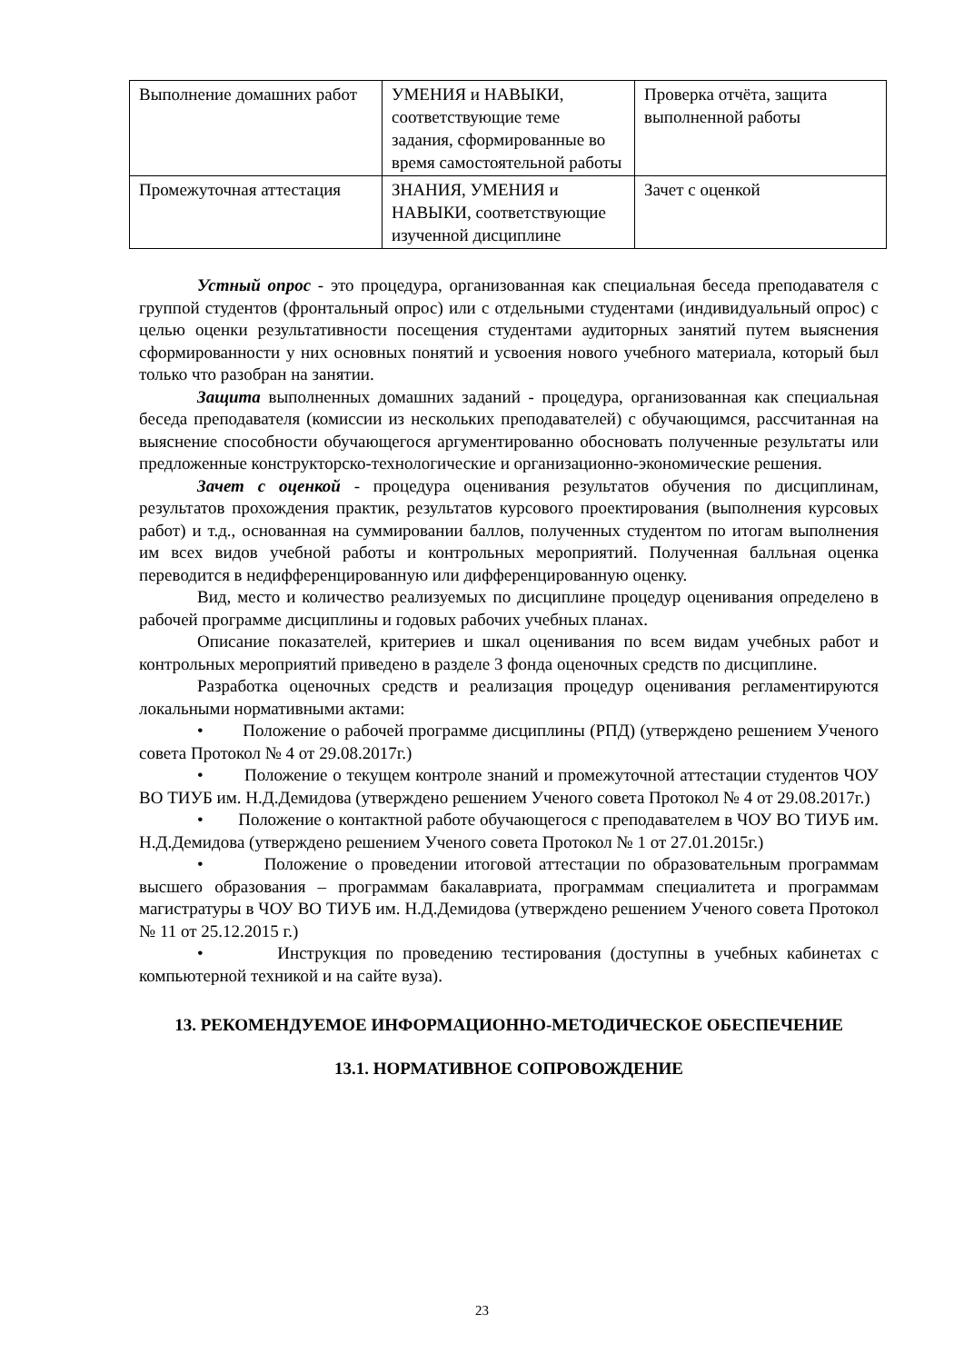| Выполнение домашних работ | УМЕНИЯ и НАВЫКИ, соответствующие теме задания, сформированные во время самостоятельной работы | Проверка отчёта, защита выполненной работы |
| Промежуточная аттестация | ЗНАНИЯ, УМЕНИЯ и НАВЫКИ, соответствующие изученной дисциплине | Зачет с оценкой |
Устный опрос - это процедура, организованная как специальная беседа преподавателя с группой студентов (фронтальный опрос) или с отдельными студентами (индивидуальный опрос) с целью оценки результативности посещения студентами аудиторных занятий путем выяснения сформированности у них основных понятий и усвоения нового учебного материала, который был только что разобран на занятии.
Защита выполненных домашних заданий - процедура, организованная как специальная беседа преподавателя (комиссии из нескольких преподавателей) с обучающимся, рассчитанная на выяснение способности обучающегося аргументированно обосновать полученные результаты или предложенные конструкторско-технологические и организационно-экономические решения.
Зачет с оценкой - процедура оценивания результатов обучения по дисциплинам, результатов прохождения практик, результатов курсового проектирования (выполнения курсовых работ) и т.д., основанная на суммировании баллов, полученных студентом по итогам выполнения им всех видов учебной работы и контрольных мероприятий. Полученная балльная оценка переводится в недифференцированную или дифференцированную оценку.
Вид, место и количество реализуемых по дисциплине процедур оценивания определено в рабочей программе дисциплины и годовых рабочих учебных планах.
Описание показателей, критериев и шкал оценивания по всем видам учебных работ и контрольных мероприятий приведено в разделе 3 фонда оценочных средств по дисциплине.
Разработка оценочных средств и реализация процедур оценивания регламентируются локальными нормативными актами:
• Положение о рабочей программе дисциплины (РПД) (утверждено решением Ученого совета Протокол № 4 от 29.08.2017г.)
• Положение о текущем контроле знаний и промежуточной аттестации студентов ЧОУ ВО ТИУБ им. Н.Д.Демидова (утверждено решением Ученого совета Протокол № 4 от 29.08.2017г.)
• Положение о контактной работе обучающегося с преподавателем в ЧОУ ВО ТИУБ им. Н.Д.Демидова (утверждено решением Ученого совета Протокол № 1 от 27.01.2015г.)
• Положение о проведении итоговой аттестации по образовательным программам высшего образования – программам бакалавриата, программам специалитета и программам магистратуры в ЧОУ ВО ТИУБ им. Н.Д.Демидова (утверждено решением Ученого совета Протокол № 11 от 25.12.2015 г.)
• Инструкция по проведению тестирования (доступны в учебных кабинетах с компьютерной техникой и на сайте вуза).
13. РЕКОМЕНДУЕМОЕ ИНФОРМАЦИОННО-МЕТОДИЧЕСКОЕ ОБЕСПЕЧЕНИЕ
13.1. НОРМАТИВНОЕ СОПРОВОЖДЕНИЕ
23